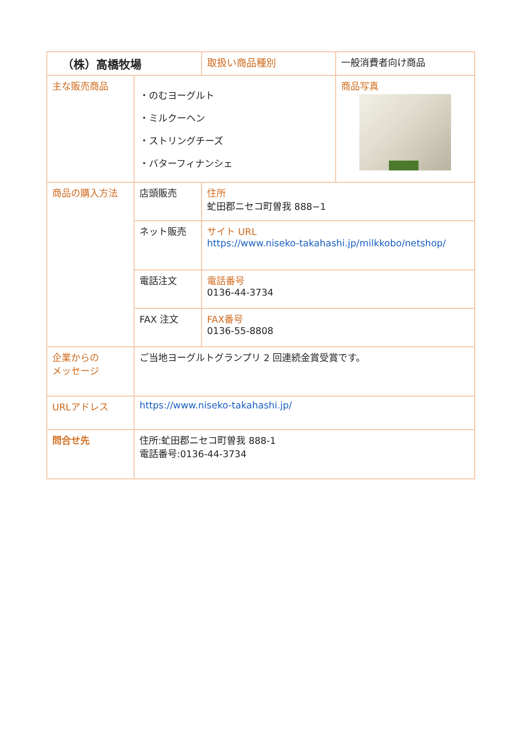| （株）高橋牧場 | | 取扱い商品種別 | 一般消費者向け商品 |
| 主な販売商品 | ・のむヨーグルト ・ミルクーヘン ・ストリングチーズ ・バターフィナンシェ | | 商品写真 |
| 商品の購入方法 | 店頭販売 | 住所 虻田郡ニセコ町曽我 888−1 | |
| | ネット販売 | サイト URL https://www.niseko-takahashi.jp/milkkobo/netshop/ | |
| | 電話注文 | 電話番号 0136-44-3734 | |
| | FAX 注文 | FAX番号 0136-55-8808 | |
| 企業からの メッセージ | ご当地ヨーグルトグランプリ 2 回連続金賞受賞です。 | | |
| URLアドレス | https://www.niseko-takahashi.jp/ | | |
| 問合せ先 | 住所:虻田郡ニセコ町曽我 888-1 電話番号:0136-44-3734 | | |